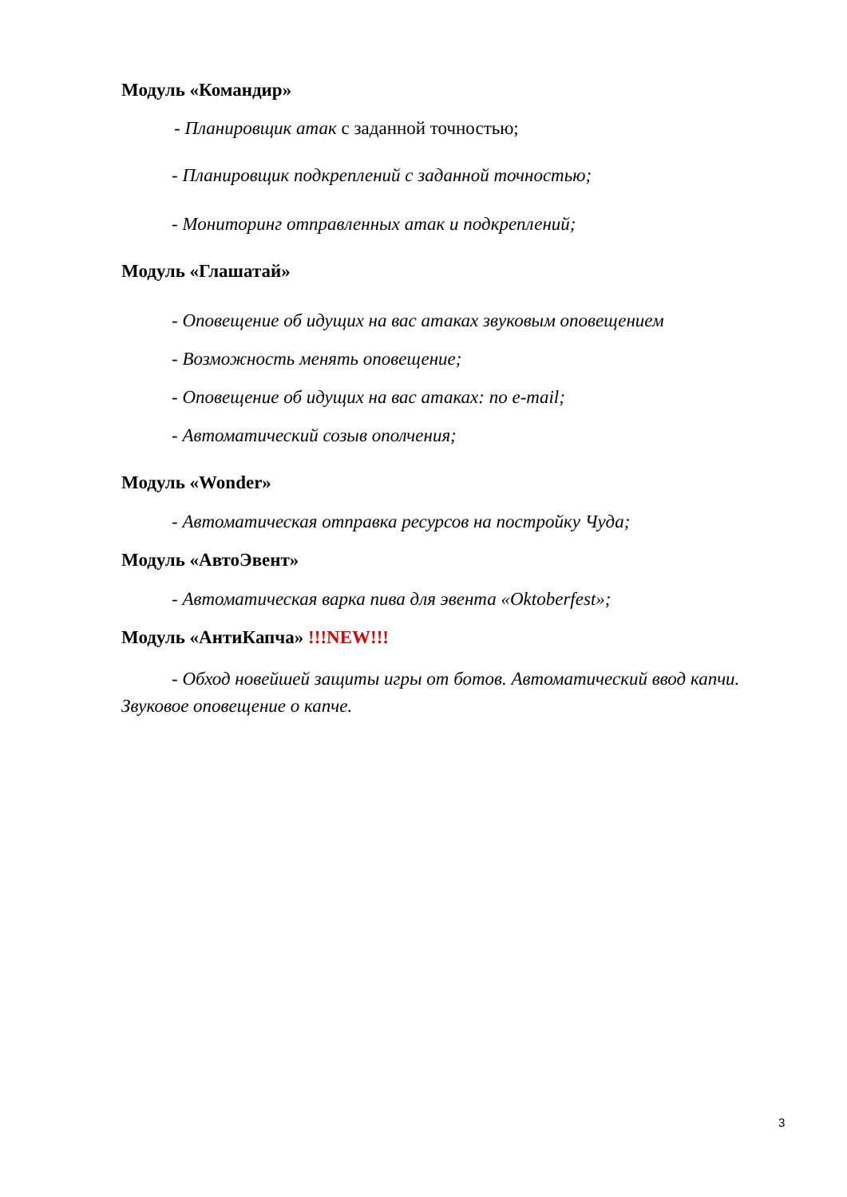Модуль «Командир»
- Планировщик атак с заданной точностью;
- Планировщик подкреплений с заданной точностью;
- Мониторинг отправленных атак и подкреплений;
Модуль «Глашатай»
- Оповещение об идущих на вас атаках звуковым оповещением
- Возможность менять оповещение;
- Оповещение об идущих на вас атаках: по e-mail;
- Автоматический созыв ополчения;
Модуль «Wonder»
- Автоматическая отправка ресурсов на постройку Чуда;
Модуль «АвтоЭвент»
- Автоматическая варка пива для эвента «Oktoberfest»;
Модуль «АнтиКапча» !!!NEW!!!
- Обход новейшей защиты игры от ботов. Автоматический ввод капчи. Звуковое оповещение о капче.
3